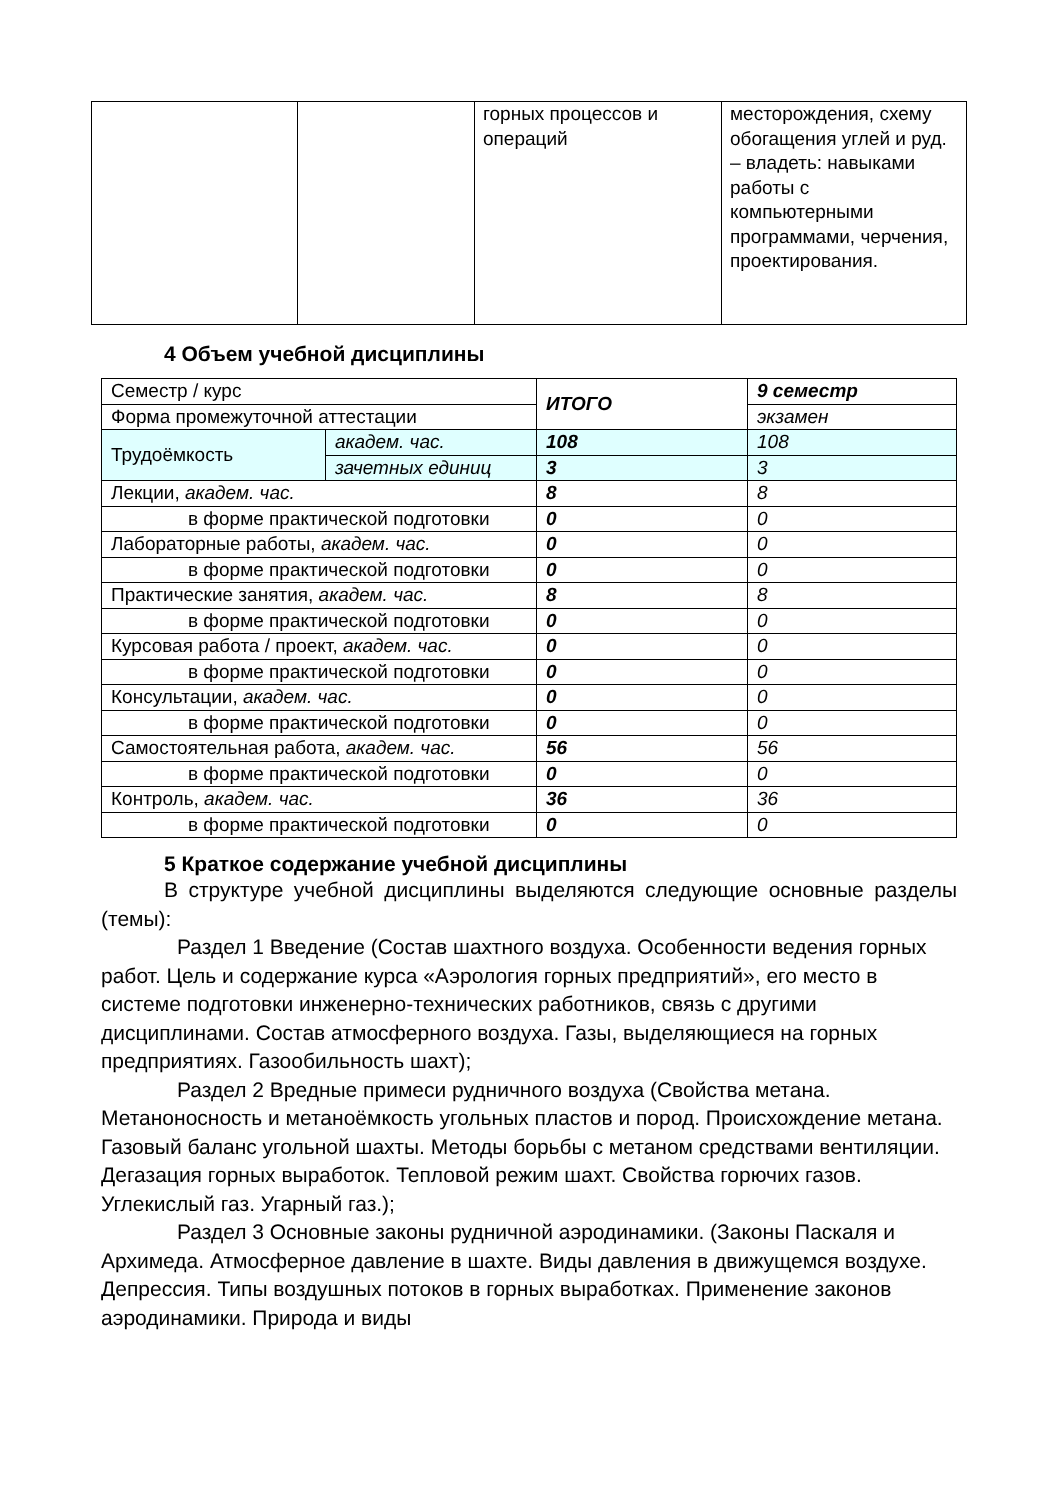| | | горных процессов и операций | месторождения, схему обогащения углей и руд. – владеть: навыками работы с компьютерными программами, черчения, проектирования. |
4 Объем учебной дисциплины
| Семестр / курс | | ИТОГО | 9 семестр |
| Форма промежуточной аттестации | | | экзамен |
| Трудоёмкость | академ. час. | 108 | 108 |
| | зачетных единиц | 3 | 3 |
| Лекции, академ. час. | | 8 | 8 |
| в форме практической подготовки | | 0 | 0 |
| Лабораторные работы, академ. час. | | 0 | 0 |
| в форме практической подготовки | | 0 | 0 |
| Практические занятия, академ. час. | | 8 | 8 |
| в форме практической подготовки | | 0 | 0 |
| Курсовая работа / проект, академ. час. | | 0 | 0 |
| в форме практической подготовки | | 0 | 0 |
| Консультации, академ. час. | | 0 | 0 |
| в форме практической подготовки | | 0 | 0 |
| Самостоятельная работа, академ. час. | | 56 | 56 |
| в форме практической подготовки | | 0 | 0 |
| Контроль, академ. час. | | 36 | 36 |
| в форме практической подготовки | | 0 | 0 |
5 Краткое содержание учебной дисциплины
В структуре учебной дисциплины выделяются следующие основные разделы (темы):
Раздел 1 Введение (Состав шахтного воздуха. Особенности ведения горных работ. Цель и содержание курса «Аэрология горных предприятий», его место в системе подготовки инженерно-технических работников, связь с другими дисциплинами. Состав атмосферного воздуха. Газы, выделяющиеся на горных предприятиях. Газообильность шахт);
Раздел 2 Вредные примеси рудничного воздуха (Свойства метана. Метаноносность и метаноёмкость угольных пластов и пород. Происхождение метана. Газовый баланс угольной шахты. Методы борьбы с метаном средствами вентиляции. Дегазация горных выработок. Тепловой режим шахт. Свойства горючих газов. Углекислый газ. Угарный газ.);
Раздел 3 Основные законы рудничной аэродинамики. (Законы Паскаля и Архимеда. Атмосферное давление в шахте. Виды давления в движущемся воздухе. Депрессия. Типы воздушных потоков в горных выработках. Применение законов аэродинамики. Природа и виды